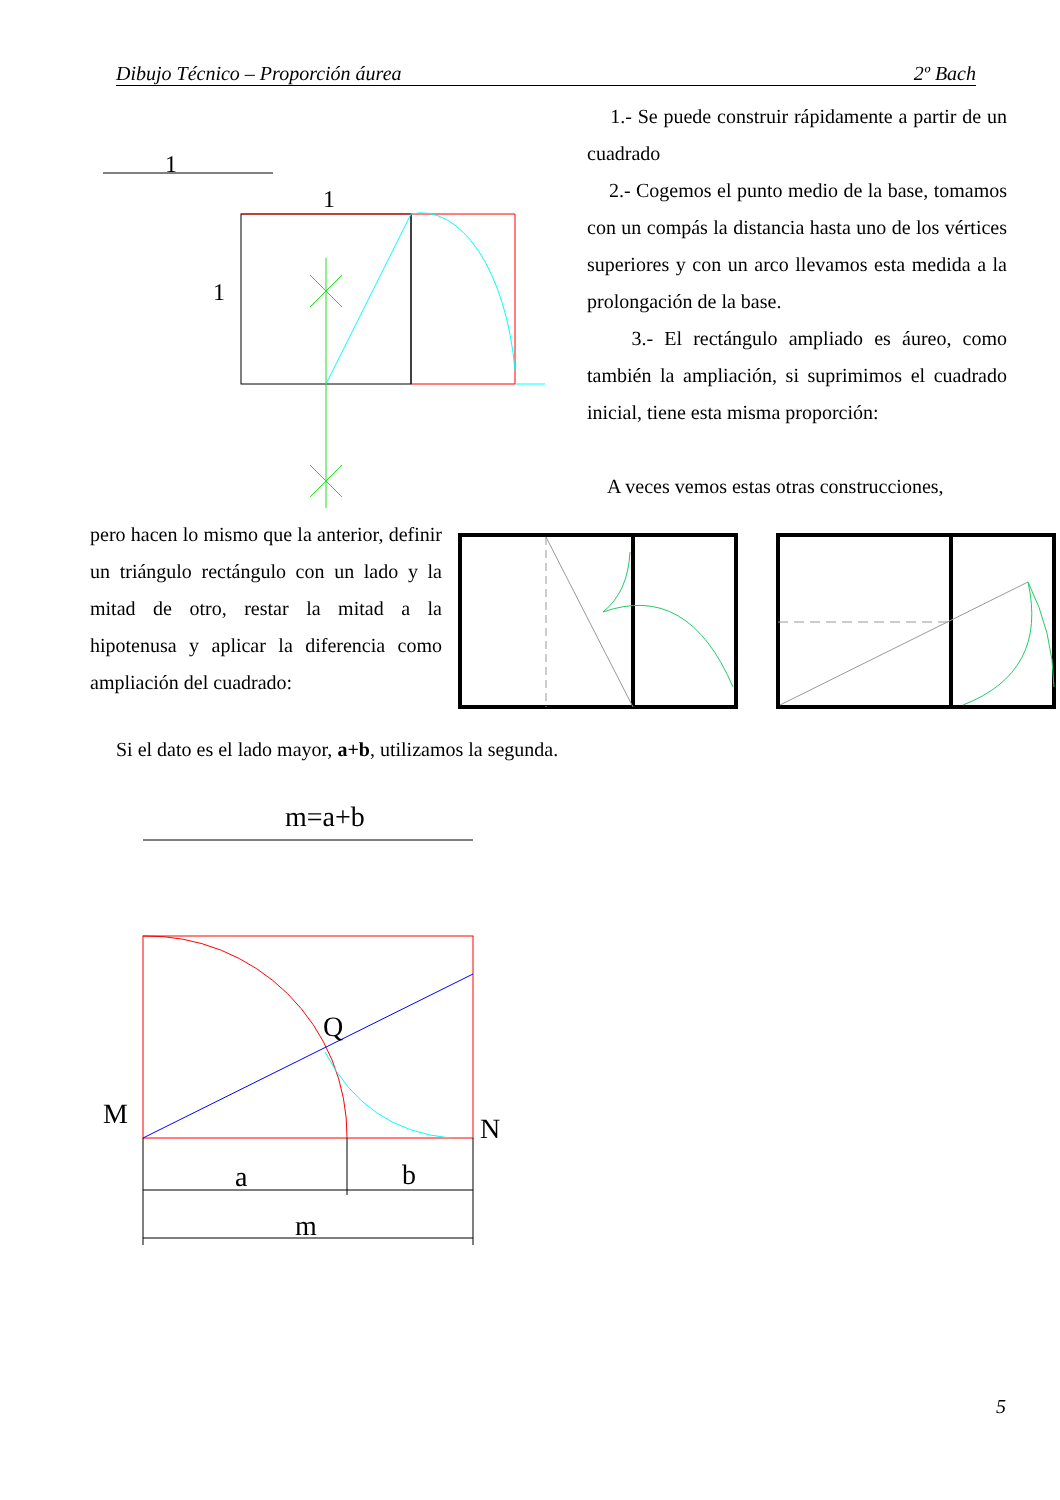Dibujo Técnico – Proporción áurea 2º Bach
1
1
1
1.- Se puede construir rápidamente a partir de un cuadrado
2.- Cogemos el punto medio de la base, tomamos con un compás la distancia hasta uno de los vértices superiores y con un arco llevamos esta medida a la prolongación de la base.
3.- El rectángulo ampliado es áureo, como también la ampliación, si suprimimos el cuadrado inicial, tiene esta misma proporción:
A veces vemos estas otras construcciones,
pero hacen lo mismo que la anterior, definir un triángulo rectángulo con un lado y la mitad de otro, restar la mitad a la hipotenusa y aplicar la diferencia como ampliación del cuadrado:
Si el dato es el lado mayor, a+b, utilizamos la segunda.
m=a+b
Q
M
N
a
b
m
5